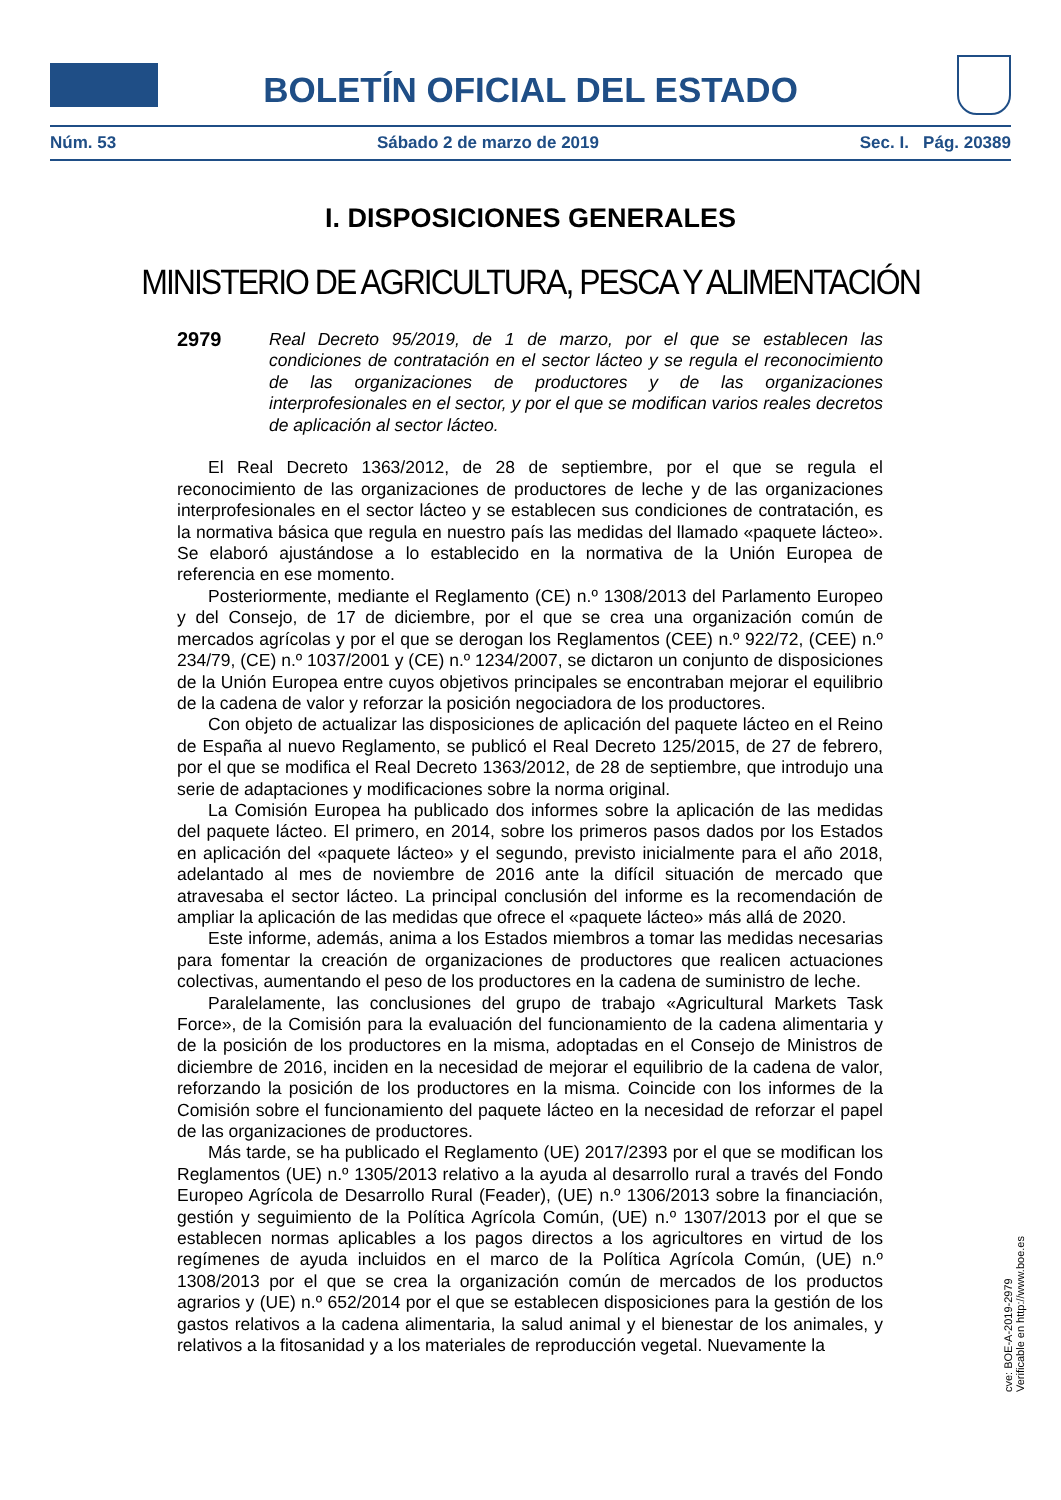BOLETÍN OFICIAL DEL ESTADO
Núm. 53 Sábado 2 de marzo de 2019 Sec. I. Pág. 20389
I. DISPOSICIONES GENERALES
MINISTERIO DE AGRICULTURA, PESCA Y ALIMENTACIÓN
2979 Real Decreto 95/2019, de 1 de marzo, por el que se establecen las condiciones de contratación en el sector lácteo y se regula el reconocimiento de las organizaciones de productores y de las organizaciones interprofesionales en el sector, y por el que se modifican varios reales decretos de aplicación al sector lácteo.
El Real Decreto 1363/2012, de 28 de septiembre, por el que se regula el reconocimiento de las organizaciones de productores de leche y de las organizaciones interprofesionales en el sector lácteo y se establecen sus condiciones de contratación, es la normativa básica que regula en nuestro país las medidas del llamado «paquete lácteo». Se elaboró ajustándose a lo establecido en la normativa de la Unión Europea de referencia en ese momento.
Posteriormente, mediante el Reglamento (CE) n.º 1308/2013 del Parlamento Europeo y del Consejo, de 17 de diciembre, por el que se crea una organización común de mercados agrícolas y por el que se derogan los Reglamentos (CEE) n.º 922/72, (CEE) n.º 234/79, (CE) n.º 1037/2001 y (CE) n.º 1234/2007, se dictaron un conjunto de disposiciones de la Unión Europea entre cuyos objetivos principales se encontraban mejorar el equilibrio de la cadena de valor y reforzar la posición negociadora de los productores.
Con objeto de actualizar las disposiciones de aplicación del paquete lácteo en el Reino de España al nuevo Reglamento, se publicó el Real Decreto 125/2015, de 27 de febrero, por el que se modifica el Real Decreto 1363/2012, de 28 de septiembre, que introdujo una serie de adaptaciones y modificaciones sobre la norma original.
La Comisión Europea ha publicado dos informes sobre la aplicación de las medidas del paquete lácteo. El primero, en 2014, sobre los primeros pasos dados por los Estados en aplicación del «paquete lácteo» y el segundo, previsto inicialmente para el año 2018, adelantado al mes de noviembre de 2016 ante la difícil situación de mercado que atravesaba el sector lácteo. La principal conclusión del informe es la recomendación de ampliar la aplicación de las medidas que ofrece el «paquete lácteo» más allá de 2020.
Este informe, además, anima a los Estados miembros a tomar las medidas necesarias para fomentar la creación de organizaciones de productores que realicen actuaciones colectivas, aumentando el peso de los productores en la cadena de suministro de leche.
Paralelamente, las conclusiones del grupo de trabajo «Agricultural Markets Task Force», de la Comisión para la evaluación del funcionamiento de la cadena alimentaria y de la posición de los productores en la misma, adoptadas en el Consejo de Ministros de diciembre de 2016, inciden en la necesidad de mejorar el equilibrio de la cadena de valor, reforzando la posición de los productores en la misma. Coincide con los informes de la Comisión sobre el funcionamiento del paquete lácteo en la necesidad de reforzar el papel de las organizaciones de productores.
Más tarde, se ha publicado el Reglamento (UE) 2017/2393 por el que se modifican los Reglamentos (UE) n.º 1305/2013 relativo a la ayuda al desarrollo rural a través del Fondo Europeo Agrícola de Desarrollo Rural (Feader), (UE) n.º 1306/2013 sobre la financiación, gestión y seguimiento de la Política Agrícola Común, (UE) n.º 1307/2013 por el que se establecen normas aplicables a los pagos directos a los agricultores en virtud de los regímenes de ayuda incluidos en el marco de la Política Agrícola Común, (UE) n.º 1308/2013 por el que se crea la organización común de mercados de los productos agrarios y (UE) n.º 652/2014 por el que se establecen disposiciones para la gestión de los gastos relativos a la cadena alimentaria, la salud animal y el bienestar de los animales, y relativos a la fitosanidad y a los materiales de reproducción vegetal. Nuevamente la
cve: BOE-A-2019-2979
Verificable en http://www.boe.es